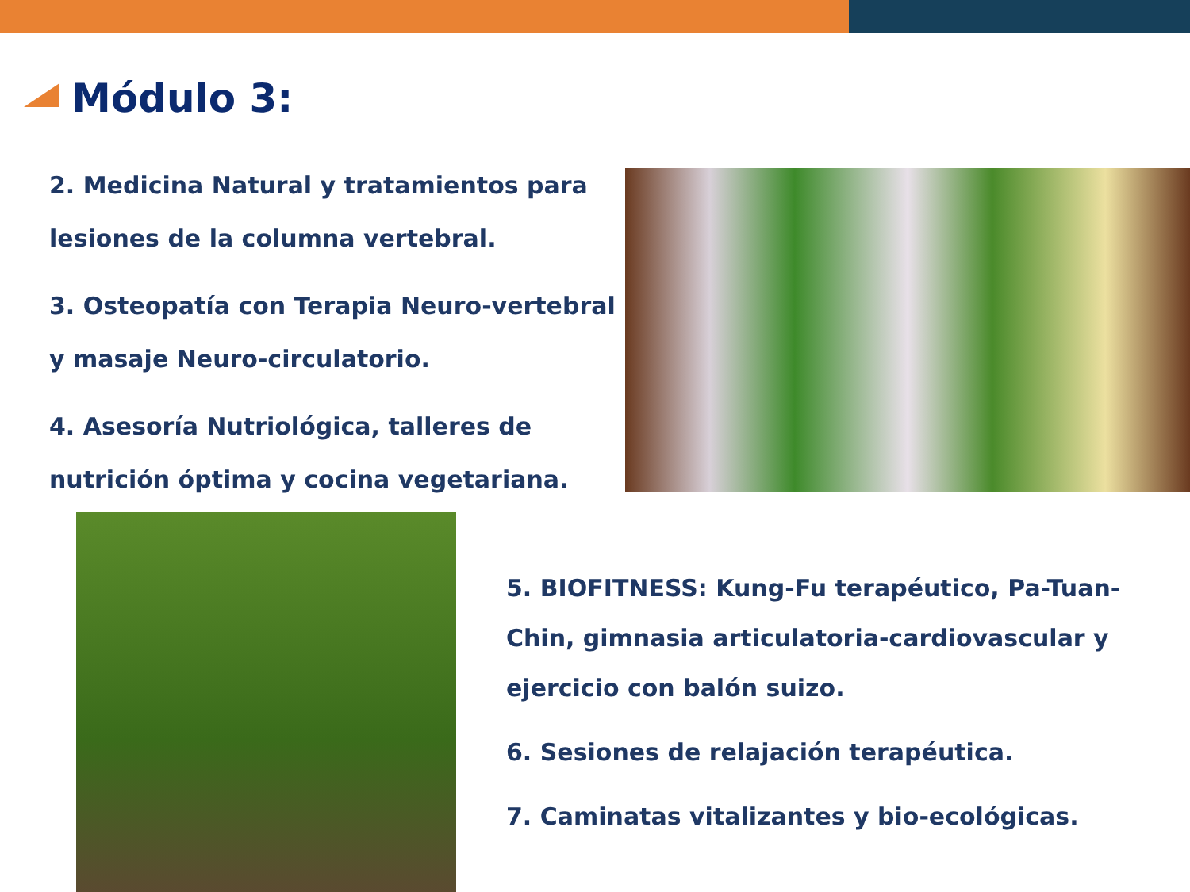Módulo 3:
2. Medicina Natural y tratamientos para lesiones de la columna vertebral.
3. Osteopatía con Terapia Neuro-vertebral y masaje Neuro-circulatorio.
4. Asesoría Nutriológica, talleres de nutrición óptima y cocina vegetariana.
5. BIOFITNESS: Kung-Fu terapéutico, Pa-Tuan-Chin, gimnasia articulatoria-cardiovascular y ejercicio con balón suizo.
6. Sesiones de relajación terapéutica.
7. Caminatas vitalizantes y bio-ecológicas.